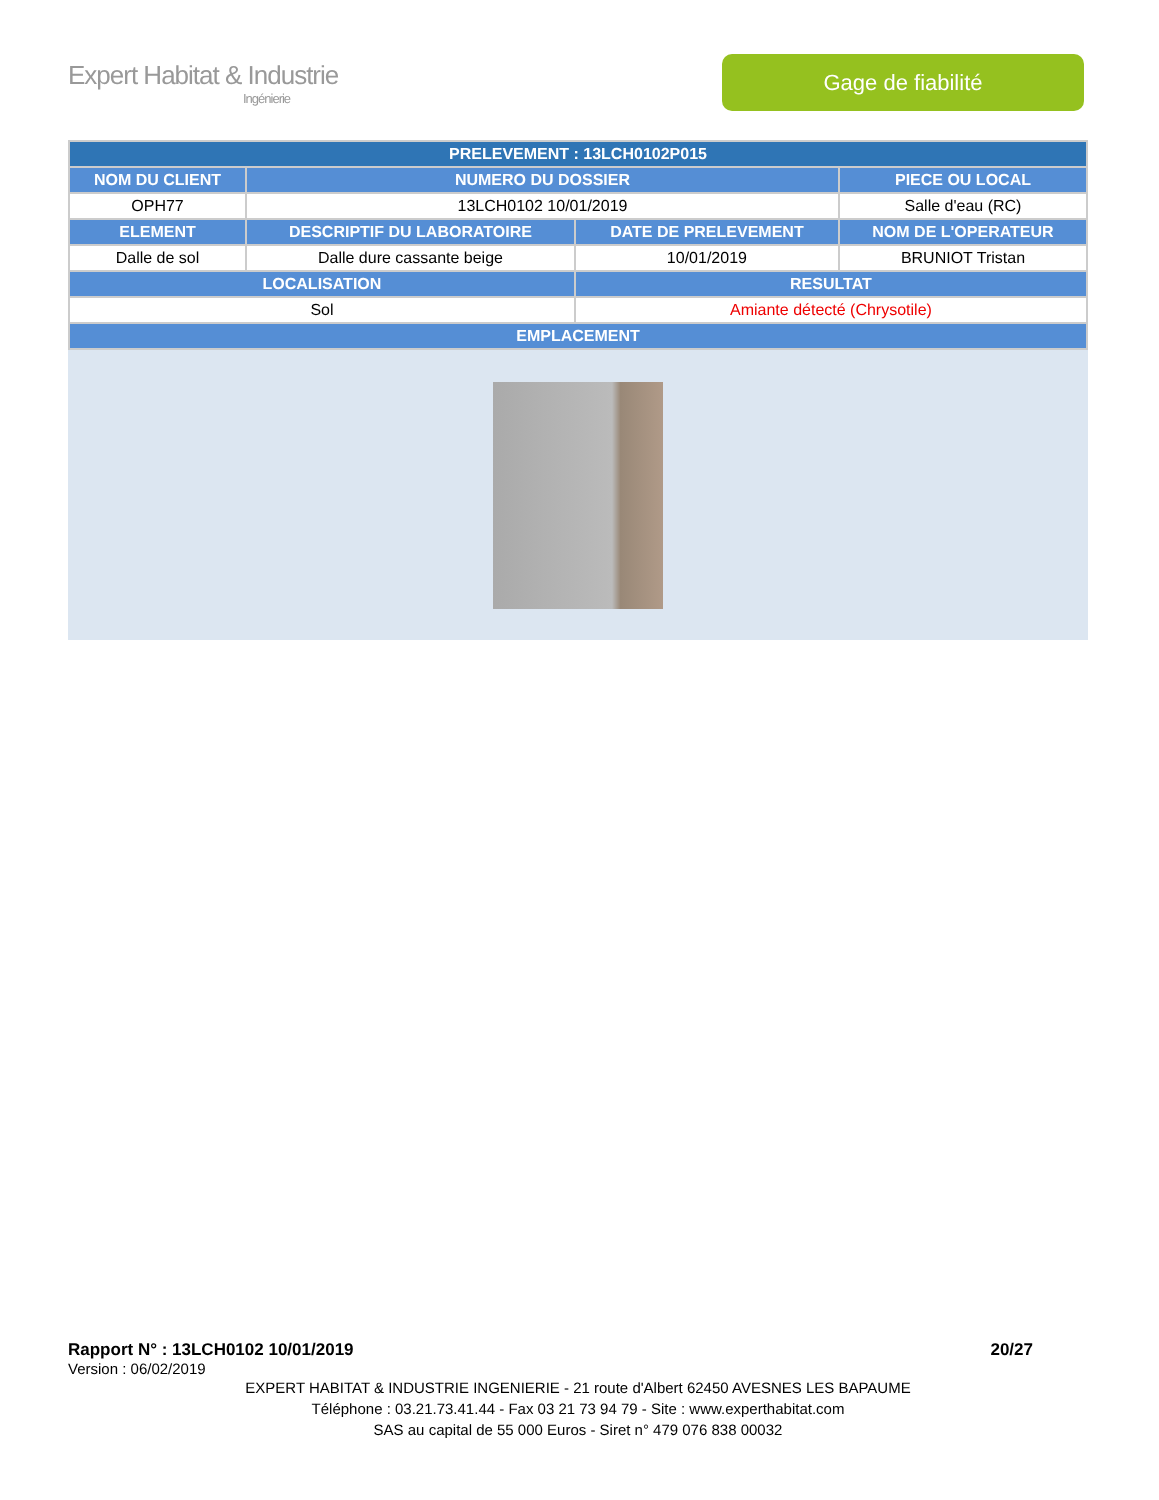Expert Habitat & Industrie
Ingénierie
Gage de fiabilité
| PRELEVEMENT : 13LCH0102P015 | | | |
| --- | --- | --- | --- |
| NOM DU CLIENT | NUMERO DU DOSSIER | | PIECE OU LOCAL |
| OPH77 | 13LCH0102 10/01/2019 | | Salle d'eau (RC) |
| ELEMENT | DESCRIPTIF DU LABORATOIRE | DATE DE PRELEVEMENT | NOM DE L'OPERATEUR |
| Dalle de sol | Dalle dure cassante beige | 10/01/2019 | BRUNIOT Tristan |
| LOCALISATION | | RESULTAT | |
| Sol | | Amiante détecté (Chrysotile) | |
| EMPLACEMENT | | | |
Rapport N° : 13LCH0102 10/01/2019 20/27
Version : 06/02/2019
EXPERT HABITAT & INDUSTRIE INGENIERIE - 21 route d'Albert 62450 AVESNES LES BAPAUME
Téléphone : 03.21.73.41.44 - Fax 03 21 73 94 79 - Site : www.experthabitat.com
SAS au capital de 55 000 Euros - Siret n° 479 076 838 00032